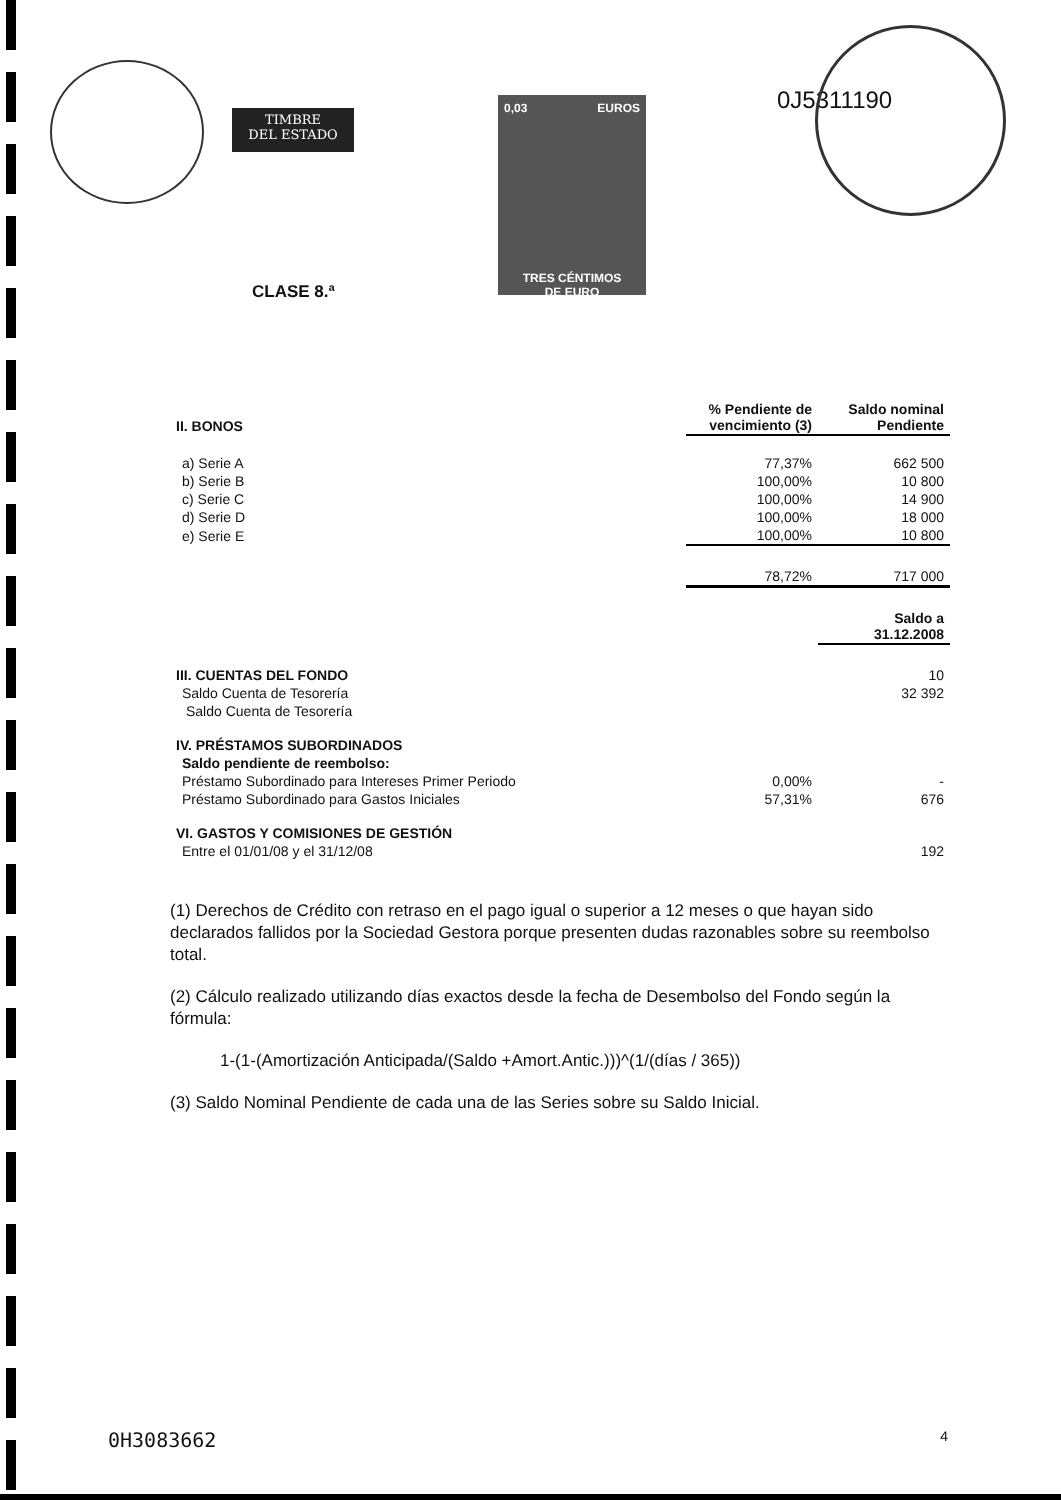TIMBRE
DEL ESTADO
0,03 EUROS
TRES CÉNTIMOS
DE EURO
0J5311190
CLASE 8.ª
| II. BONOS | % Pendiente de vencimiento (3) | Saldo nominal Pendiente |
| --- | --- | --- |
| a) Serie A | 77,37% | 662 500 |
| b) Serie B | 100,00% | 10 800 |
| c) Serie C | 100,00% | 14 900 |
| d) Serie D | 100,00% | 18 000 |
| e) Serie E | 100,00% | 10 800 |
| | 78,72% | 717 000 |
| | | Saldo a 31.12.2008 |
| III. CUENTAS DEL FONDO | | 10 |
| Saldo Cuenta de Tesorería | | 32 392 |
| Saldo Cuenta de Tesorería | | |
| IV. PRÉSTAMOS SUBORDINADOS | | |
| Saldo pendiente de reembolso: | | |
| Préstamo Subordinado para Intereses Primer Periodo | 0,00% | - |
| Préstamo Subordinado para Gastos Iniciales | 57,31% | 676 |
| VI. GASTOS Y COMISIONES DE GESTIÓN | | |
| Entre el 01/01/08 y el 31/12/08 | | 192 |
(1) Derechos de Crédito con retraso en el pago igual o superior a 12 meses o que hayan sido declarados fallidos por la Sociedad Gestora porque presenten dudas razonables sobre su reembolso total.
(2) Cálculo realizado utilizando días exactos desde la fecha de Desembolso del Fondo según la fórmula:
1-(1-(Amortización Anticipada/(Saldo +Amort.Antic.)))^(1/(días / 365))
(3) Saldo Nominal Pendiente de cada una de las Series sobre su Saldo Inicial.
0H3083662 4